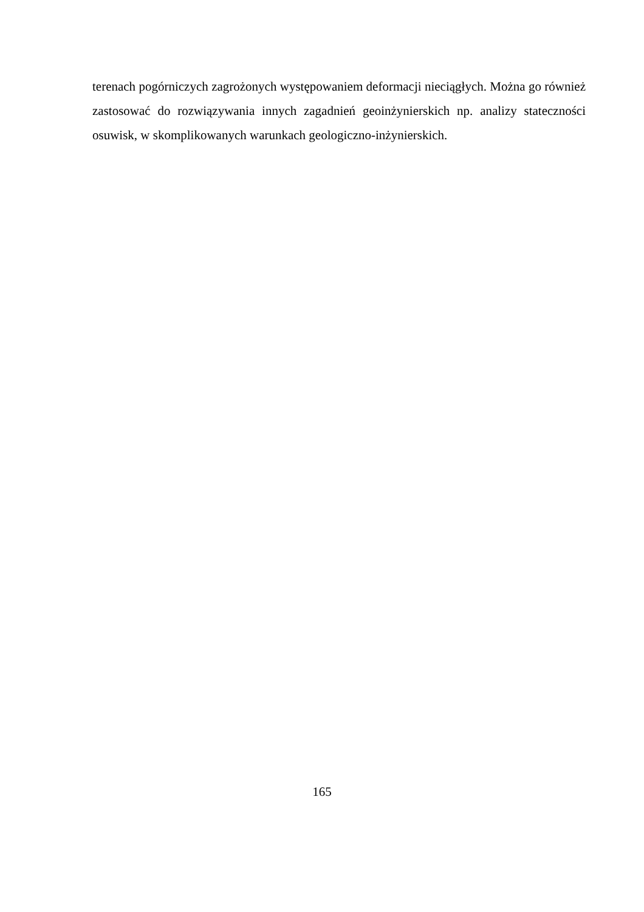terenach pogórniczych zagrożonych występowaniem deformacji nieciągłych. Można go również zastosować do rozwiązywania innych zagadnień geoinżynierskich np. analizy stateczności osuwisk, w skomplikowanych warunkach geologiczno-inżynierskich.
165